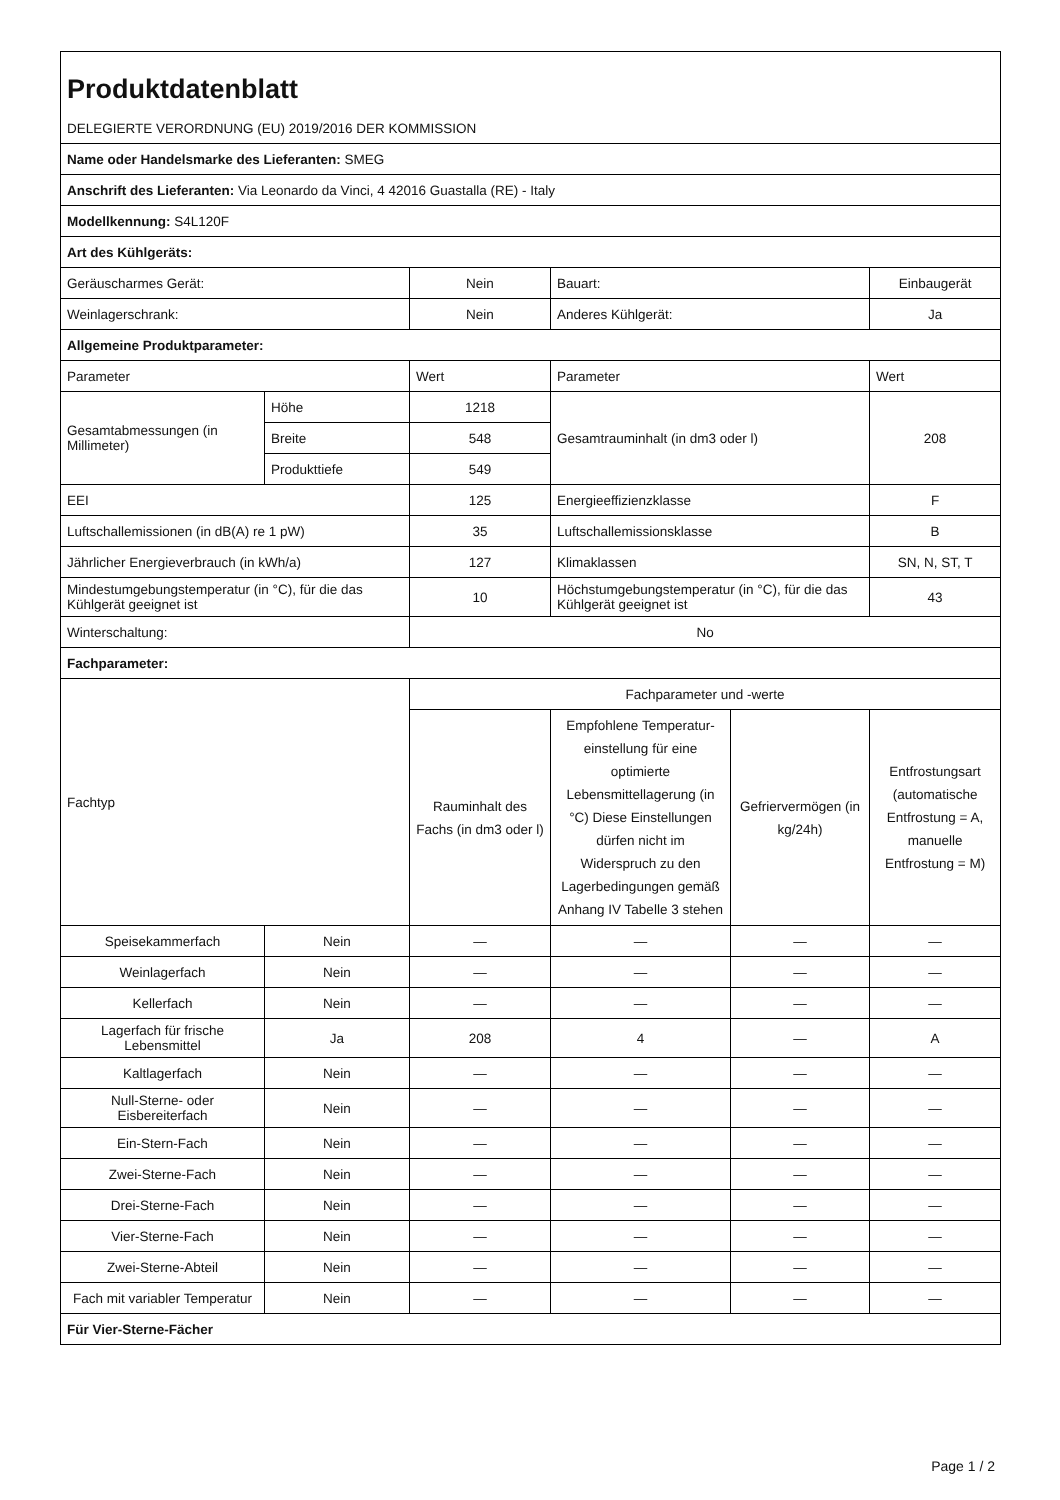| Produktdatenblatt | | | | | |
| DELEGIERTE VERORDNUNG (EU) 2019/2016 DER KOMMISSION | | | | | |
| Name oder Handelsmarke des Lieferanten: SMEG | | | | | |
| Anschrift des Lieferanten: Via Leonardo da Vinci, 4 42016 Guastalla (RE) - Italy | | | | | |
| Modellkennung: S4L120F | | | | | |
| Art des Kühlgeräts: | | | | | |
| Geräuscharmes Gerät: | | Nein | Bauart: | | Einbaugerät |
| Weinlagerschrank: | | Nein | Anderes Kühlgerät: | | Ja |
| Allgemeine Produktparameter: | | | | | |
| Parameter | | Wert | Parameter | | Wert |
| Gesamtabmessungen (in Millimeter) | Höhe | 1218 | Gesamtrauminhalt (in dm3 oder l) | | 208 |
| | Breite | 548 | | | |
| | Produkttiefe | 549 | | | |
| EEI | | 125 | Energieeffizienzklasse | | F |
| Luftschallemissionen (in dB(A) re 1 pW) | | 35 | Luftschallemissionsklasse | | B |
| Jährlicher Energieverbrauch (in kWh/a) | | 127 | Klimaklassen | | SN, N, ST, T |
| Mindestumgebungstemperatur (in °C), für die das Kühlgerät geeignet ist | | 10 | Höchstumgebungstemperatur (in °C), für die das Kühlgerät geeignet ist | | 43 |
| Winterschaltung: | | No | | | |
| Fachparameter: | | | | | |
| Fachtyp | | Fachparameter und -werte | | | |
| | | Rauminhalt des Fachs (in dm3 oder l) | Empfohlene Temperatur-einstellung für eine optimierte Lebensmittellagerung (in °C) Diese Einstellungen dürfen nicht im Widerspruch zu den Lagerbedingungen gemäß Anhang IV Tabelle 3 stehen | Gefriervermögen (in kg/24h) | Entfrostungsart (automatische Entfrostung = A, manuelle Entfrostung = M) |
| Speisekammerfach | Nein | — | — | — | — |
| Weinlagerfach | Nein | — | — | — | — |
| Kellerfach | Nein | — | — | — | — |
| Lagerfach für frische Lebensmittel | Ja | 208 | 4 | — | A |
| Kaltlagerfach | Nein | — | — | — | — |
| Null-Sterne- oder Eisbereiterfach | Nein | — | — | — | — |
| Ein-Stern-Fach | Nein | — | — | — | — |
| Zwei-Sterne-Fach | Nein | — | — | — | — |
| Drei-Sterne-Fach | Nein | — | — | — | — |
| Vier-Sterne-Fach | Nein | — | — | — | — |
| Zwei-Sterne-Abteil | Nein | — | — | — | — |
| Fach mit variabler Temperatur | Nein | — | — | — | — |
| Für Vier-Sterne-Fächer | | | | | |
Page 1 / 2